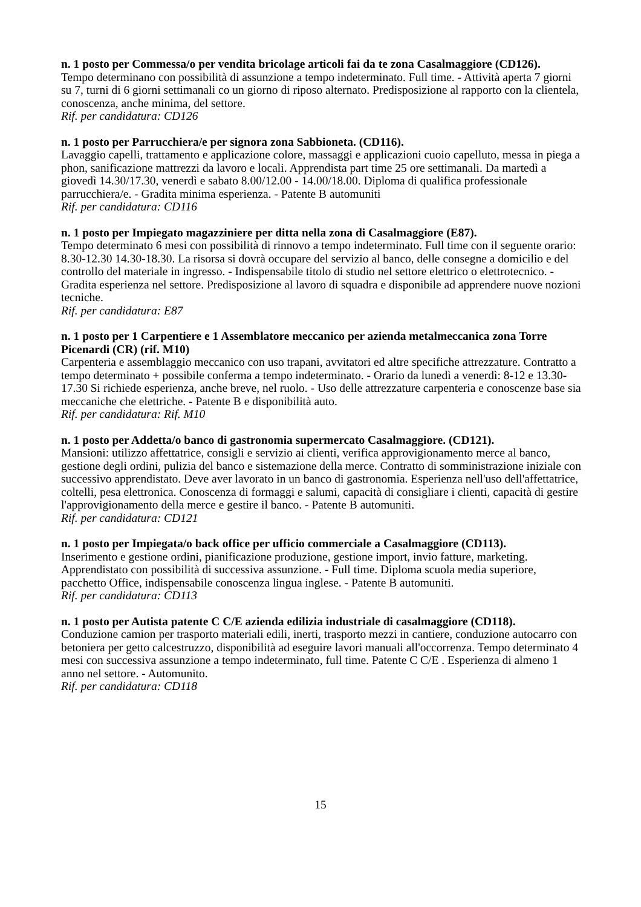n. 1 posto per Commessa/o per vendita bricolage articoli fai da te zona Casalmaggiore (CD126).
Tempo determinano con possibilità di assunzione a tempo indeterminato. Full time. - Attività aperta 7 giorni su 7, turni di 6 giorni settimanali co un giorno di riposo alternato. Predisposizione al rapporto con la clientela, conoscenza, anche minima, del settore.
Rif. per candidatura: CD126
n. 1 posto per Parrucchiera/e per signora zona Sabbioneta. (CD116).
Lavaggio capelli, trattamento e applicazione colore, massaggi e applicazioni cuoio capelluto, messa in piega a phon, sanificazione mattrezzi da lavoro e locali. Apprendista part time 25 ore settimanali. Da martedì a giovedì 14.30/17.30, venerdì e sabato 8.00/12.00 - 14.00/18.00. Diploma di qualifica professionale parrucchiera/e. - Gradita minima esperienza. - Patente B automuniti
Rif. per candidatura: CD116
n. 1 posto per Impiegato magazziniere per ditta nella zona di Casalmaggiore (E87).
Tempo determinato 6 mesi con possibilità di rinnovo a tempo indeterminato. Full time con il seguente orario: 8.30-12.30 14.30-18.30. La risorsa si dovrà occupare del servizio al banco, delle consegne a domicilio e del controllo del materiale in ingresso. - Indispensabile titolo di studio nel settore elettrico o elettrotecnico. - Gradita esperienza nel settore. Predisposizione al lavoro di squadra e disponibile ad apprendere nuove nozioni tecniche.
Rif. per candidatura: E87
n. 1 posto per 1 Carpentiere e 1 Assemblatore meccanico per azienda metalmeccanica zona Torre Picenardi (CR) (rif. M10)
Carpenteria e assemblaggio meccanico con uso trapani, avvitatori ed altre specifiche attrezzature. Contratto a tempo determinato + possibile conferma a tempo indeterminato. - Orario da lunedì a venerdì: 8-12 e 13.30-17.30 Si richiede esperienza, anche breve, nel ruolo. - Uso delle attrezzature carpenteria e conoscenze base sia meccaniche che elettriche. - Patente B e disponibilità auto.
Rif. per candidatura: Rif. M10
n. 1 posto per Addetta/o banco di gastronomia supermercato Casalmaggiore. (CD121).
Mansioni: utilizzo affettatrice, consigli e servizio ai clienti, verifica approvigionamento merce al banco, gestione degli ordini, pulizia del banco e sistemazione della merce. Contratto di somministrazione iniziale con successivo apprendistato. Deve aver lavorato in un banco di gastronomia. Esperienza nell'uso dell'affettatrice, coltelli, pesa elettronica. Conoscenza di formaggi e salumi, capacità di consigliare i clienti, capacità di gestire l'approvigionamento della merce e gestire il banco. - Patente B automuniti.
Rif. per candidatura: CD121
n. 1 posto per Impiegata/o back office per ufficio commerciale a Casalmaggiore (CD113).
Inserimento e gestione ordini, pianificazione produzione, gestione import, invio fatture, marketing. Apprendistato con possibilità di successiva assunzione. - Full time. Diploma scuola media superiore, pacchetto Office, indispensabile conoscenza lingua inglese. - Patente B automuniti.
Rif. per candidatura: CD113
n. 1 posto per Autista patente C C/E azienda edilizia industriale di casalmaggiore (CD118).
Conduzione camion per trasporto materiali edili, inerti, trasporto mezzi in cantiere, conduzione autocarro con betoniera per getto calcestruzzo, disponibilità ad eseguire lavori manuali all'occorrenza. Tempo determinato 4 mesi con successiva assunzione a tempo indeterminato, full time. Patente C C/E . Esperienza di almeno 1 anno nel settore. - Automunito.
Rif. per candidatura: CD118
15